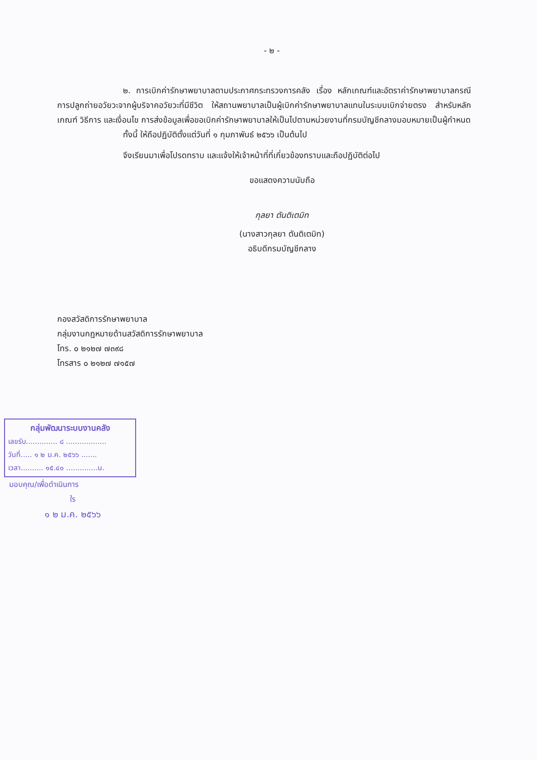- ๒ -
๒. การเบิกค่ารักษาพยาบาลตามประกาศกระทรวงการคลัง เรื่อง หลักเกณฑ์และอัตราค่ารักษาพยาบาลกรณีการปลูกถ่ายอวัยวะจากผู้บริจาคอวัยวะที่มีชีวิต ให้สถานพยาบาลเป็นผู้เบิกค่ารักษาพยาบาลแทนในระบบเบิกจ่ายตรง สำหรับหลักเกณฑ์ วิธีการ และเงื่อนไข การส่งข้อมูลเพื่อขอเบิกค่ารักษาพยาบาลให้เป็นไปตามหน่วยงานที่กรมบัญชีกลางมอบหมายเป็นผู้กำหนด
ทั้งนี้ ให้ถือปฏิบัติตั้งแต่วันที่ ๑ กุมภาพันธ์ ๒๕๖๖ เป็นต้นไป
จึงเรียนมาเพื่อโปรดทราบ และแจ้งให้เจ้าหน้าที่ที่เกี่ยวข้องทราบและถือปฏิบัติต่อไป
ขอแสดงความนับถือ
กุลยา ตันติเตมิท
(นางสาวกุลยา ตันติเตมิท)
อธิบดีกรมบัญชีกลาง
กองสวัสดิการรักษาพยาบาล
กลุ่มงานกฎหมายด้านสวัสดิการรักษาพยาบาล
โทร. ๐ ๒๑๒๗ ๗๓๙๘
โทรสาร ๐ ๒๑๒๗ ๗๑๕๗
กลุ่มพัฒนาระบบงานคลัง
เลขรับ.............. ๘ ..................
วันที่..... ๑ ๒ ม.ค. ๒๕๖๖ .......
เวลา.......... ๑๕.๔๐ ..............น.
มอบคุณ/เพื่อดำเนินการ
ใร
๑ ๒ ม.ค. ๒๕๖๖